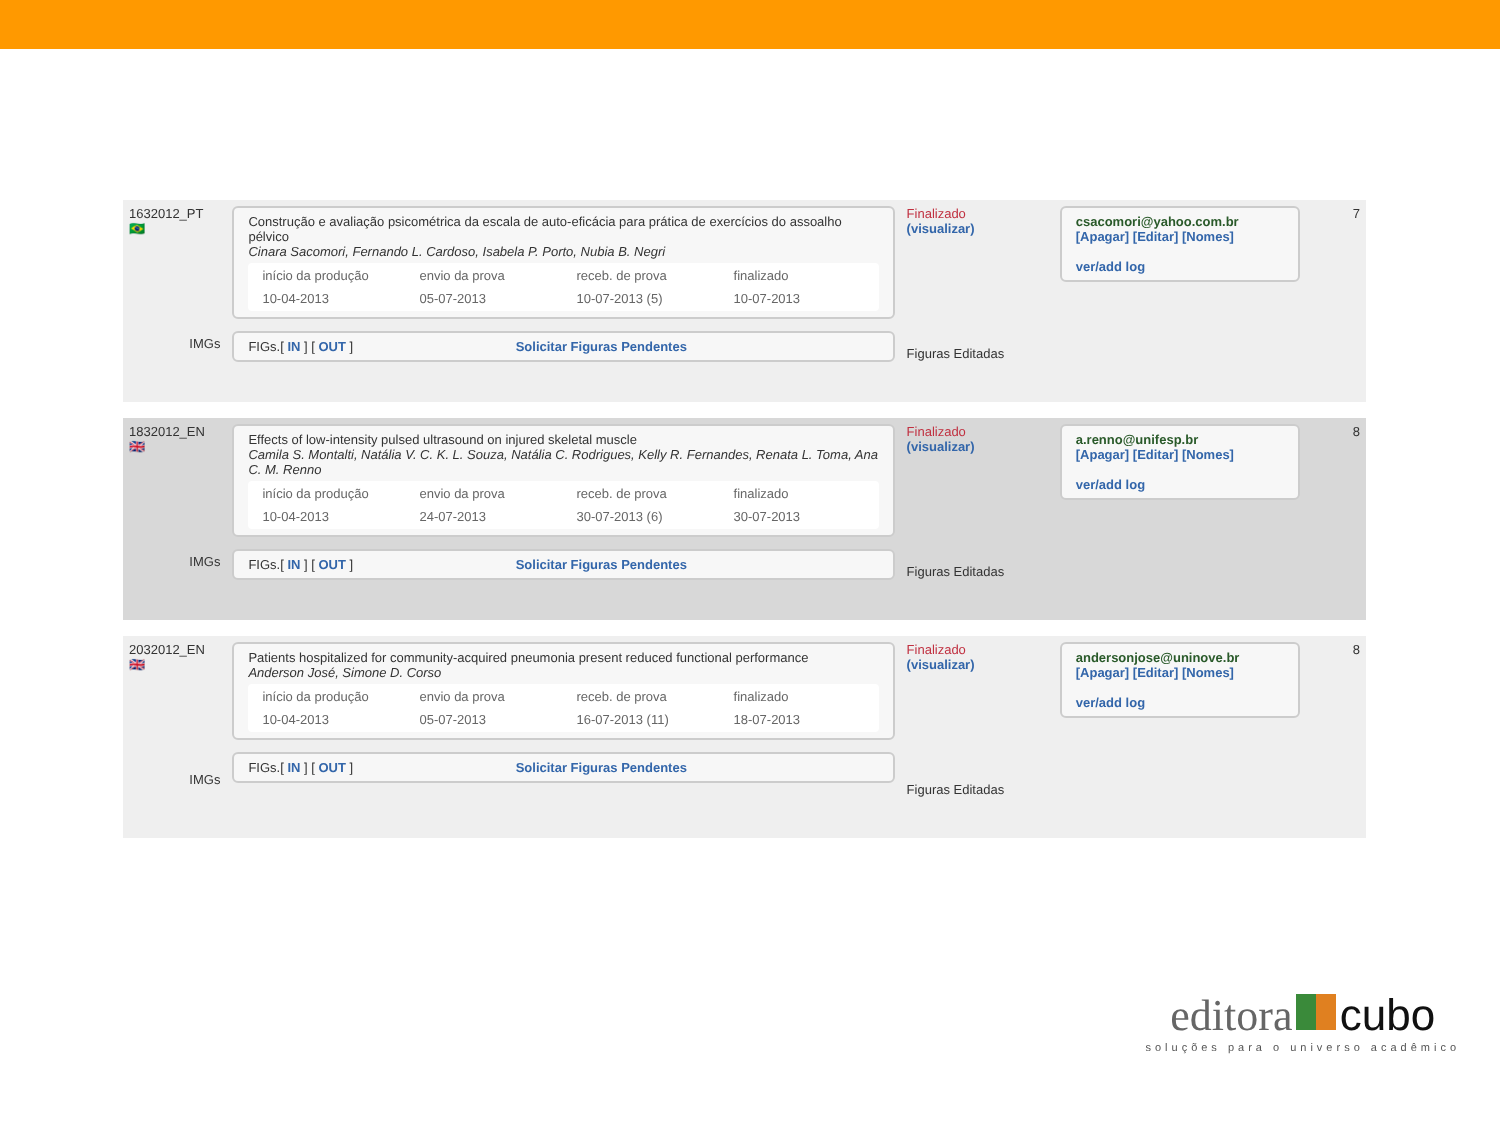1632012_PT
🇧🇷
IMGs
Construção e avaliação psicométrica da escala de auto-eficácia para prática de exercícios do assoalho pélvico
Cinara Sacomori, Fernando L. Cardoso, Isabela P. Porto, Nubia B. Negri
| início da produção | envio da prova | receb. de prova | finalizado |
| 10-04-2013 | 05-07-2013 | 10-07-2013 (5) | 10-07-2013 |
FIGs.[ IN ] [ OUT ] Solicitar Figuras Pendentes
Finalizado
(visualizar)
Figuras Editadas
csacomori@yahoo.com.br
[Apagar] [Editar] [Nomes]
ver/add log
7
1832012_EN
🇬🇧
IMGs
Effects of low-intensity pulsed ultrasound on injured skeletal muscle
Camila S. Montalti, Natália V. C. K. L. Souza, Natália C. Rodrigues, Kelly R. Fernandes, Renata L. Toma, Ana C. M. Renno
| início da produção | envio da prova | receb. de prova | finalizado |
| 10-04-2013 | 24-07-2013 | 30-07-2013 (6) | 30-07-2013 |
FIGs.[ IN ] [ OUT ] Solicitar Figuras Pendentes
Finalizado
(visualizar)
Figuras Editadas
a.renno@unifesp.br
[Apagar] [Editar] [Nomes]
ver/add log
8
2032012_EN
🇬🇧
IMGs
Patients hospitalized for community-acquired pneumonia present reduced functional performance
Anderson José, Simone D. Corso
| início da produção | envio da prova | receb. de prova | finalizado |
| 10-04-2013 | 05-07-2013 | 16-07-2013 (11) | 18-07-2013 |
FIGs.[ IN ] [ OUT ] Solicitar Figuras Pendentes
Finalizado
(visualizar)
Figuras Editadas
andersonjose@uninove.br
[Apagar] [Editar] [Nomes]
ver/add log
8
editora cubo
soluções para o universo acadêmico